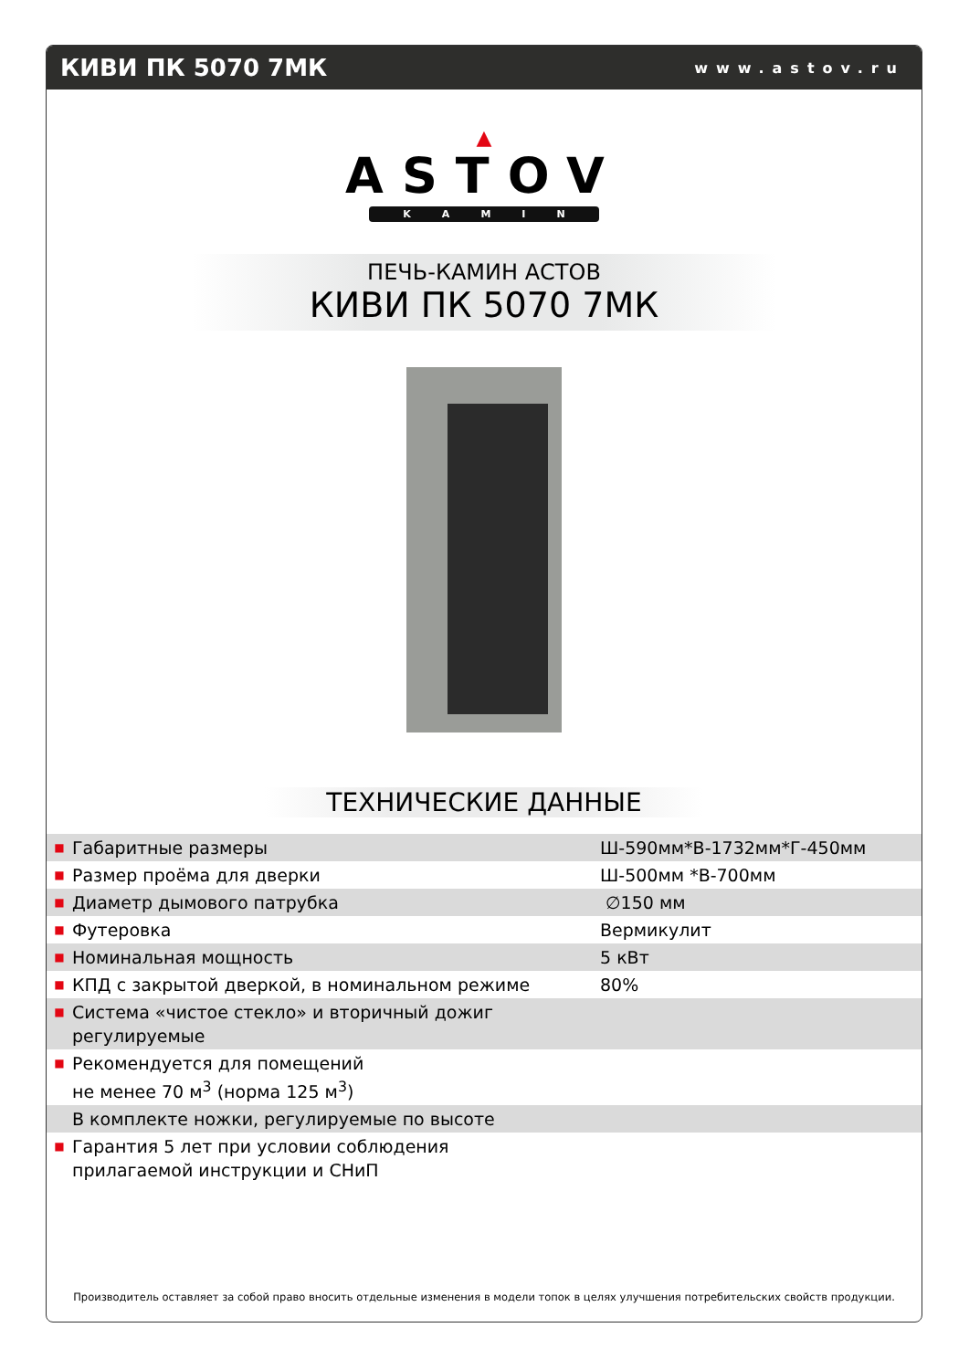КИВИ ПК 5070 7МК
www.astov.ru
▲
ASTOV
KAMIN
ПЕЧЬ-КАМИН АСТОВ
КИВИ ПК 5070 7МК
ТЕХНИЧЕСКИЕ ДАННЫЕ
| ■ | Габаритные размеры | Ш-590мм*В-1732мм*Г-450мм |
| ■ | Размер проёма для дверки | Ш-500мм *В-700мм |
| ■ | Диаметр дымового патрубка | ∅150 мм |
| ■ | Футеровка | Вермикулит |
| ■ | Номинальная мощность | 5 кВт |
| ■ | КПД с закрытой дверкой, в номинальном режиме | 80% |
| ■ | Система «чистое стекло» и вторичный дожиг регулируемые | |
| ■ | Рекомендуется для помещений не менее 70 м<sup>3</sup> (норма 125 м<sup>3</sup>) | |
| | В комплекте ножки, регулируемые по высоте | |
| ■ | Гарантия 5 лет при условии соблюдения прилагаемой инструкции и СНиП | |
Производитель оставляет за собой право вносить отдельные изменения в модели топок в целях улучшения потребительских свойств продукции.